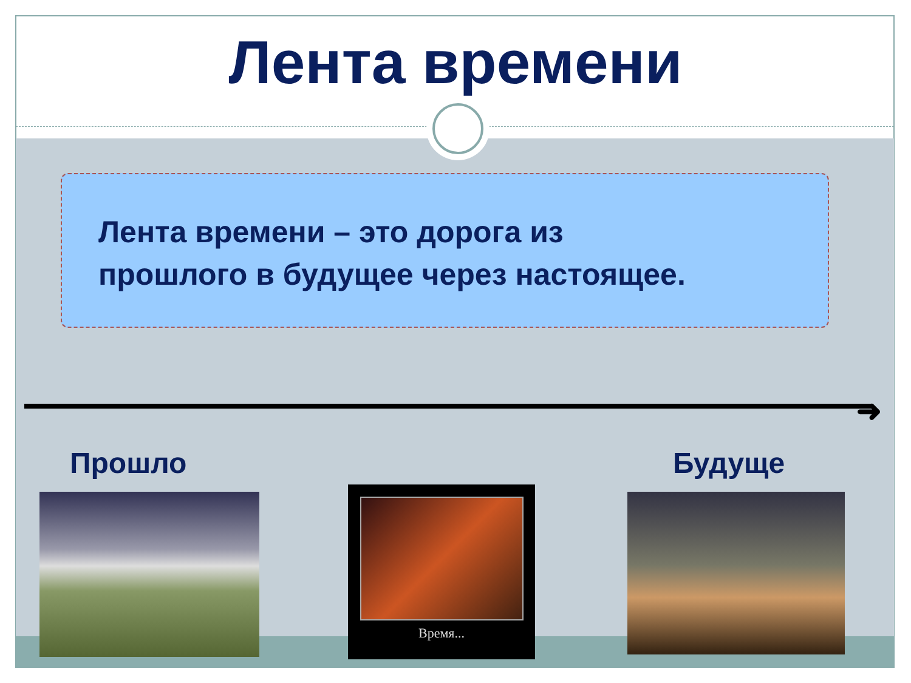Лента времени
Лента времени – это дорога из
прошлого в будущее через настоящее.
➜
Прошло Будуще
Время...